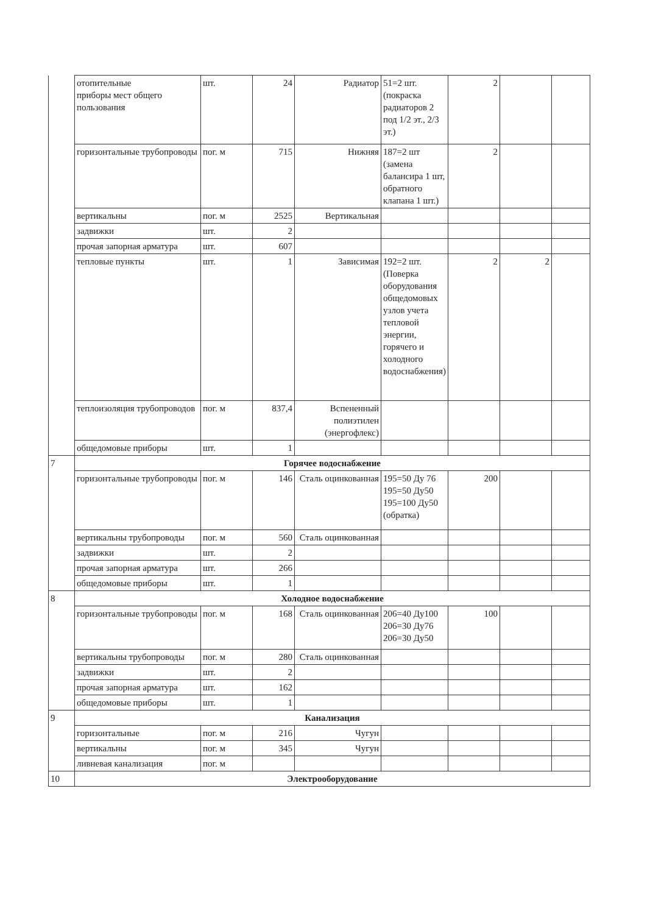| | отопительные приборы мест общего пользования | шт. | 24 | Радиатор | 51=2 шт. (покраска радиаторов 2 под 1/2 эт., 2/3 эт.) | 2 | | |
| | горизонтальные трубопроводы | пог. м | 715 | Нижняя | 187=2 шт (замена балансира 1 шт, обратного клапана 1 шт.) | 2 | | |
| | вертикальны | пог. м | 2525 | Вертикальная | | | | |
| | задвижки | шт. | 2 | | | | | |
| | прочая запорная арматура | шт. | 607 | | | | | |
| | тепловые пункты | шт. | 1 | Зависимая | 192=2 шт. (Поверка оборудования общедомовых узлов учета тепловой энергии, горячего и холодного водоснабжения) | 2 | 2 | |
| | теплоизоляция трубопроводов | пог. м | 837,4 | Вспененный полиэтилен (энергофлекс) | | | | |
| | общедомовые приборы | шт. | 1 | | | | | |
| 7 | Горячее водоснабжение | | | | | | | |
| | горизонтальные трубопроводы | пог. м | 146 | Сталь оцинкованная | 195=50 Ду 76 195=50 Ду50 195=100 Ду50 (обратка) | 200 | | |
| | вертикальны трубопроводы | пог. м | 560 | Сталь оцинкованная | | | | |
| | задвижки | шт. | 2 | | | | | |
| | прочая запорная арматура | шт. | 266 | | | | | |
| | общедомовые приборы | шт. | 1 | | | | | |
| 8 | Холодное водоснабжение | | | | | | | |
| | горизонтальные трубопроводы | пог. м | 168 | Сталь оцинкованная | 206=40 Ду100 206=30 Ду76 206=30 Ду50 | 100 | | |
| | вертикальны трубопроводы | пог. м | 280 | Сталь оцинкованная | | | | |
| | задвижки | шт. | 2 | | | | | |
| | прочая запорная арматура | шт. | 162 | | | | | |
| | общедомовые приборы | шт. | 1 | | | | | |
| 9 | Канализация | | | | | | | |
| | горизонтальные | пог. м | 216 | Чугун | | | | |
| | вертикальны | пог. м | 345 | Чугун | | | | |
| | ливневая канализация | пог. м | | | | | | |
| 10 | Электрооборудование | | | | | | | |